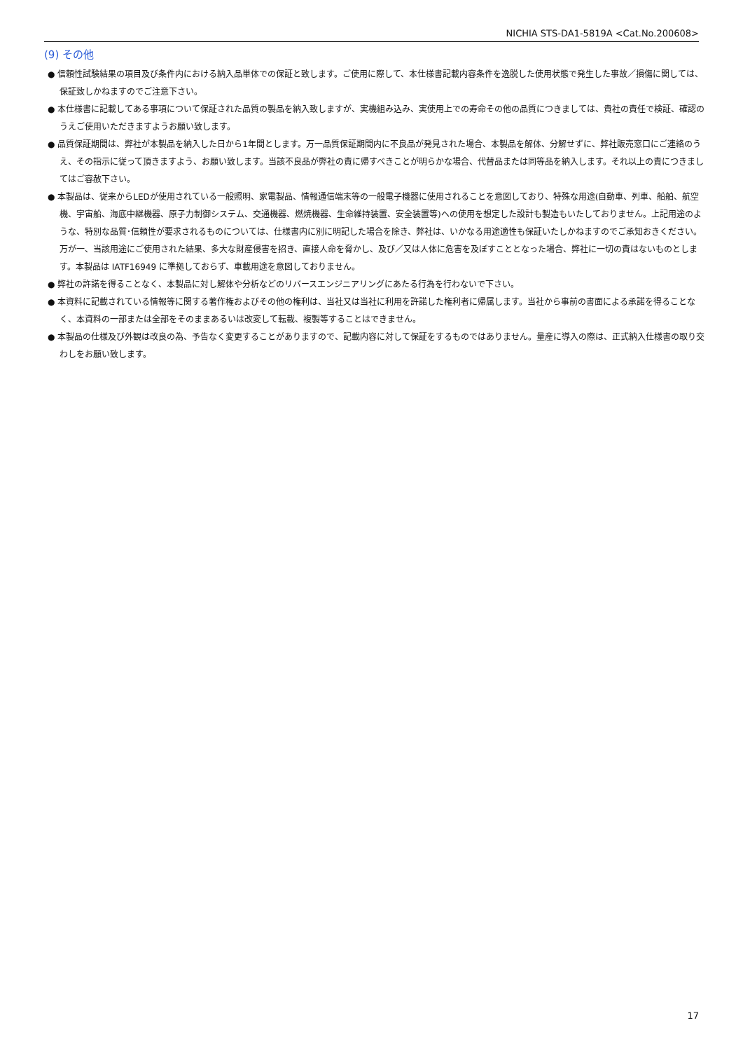NICHIA STS-DA1-5819A <Cat.No.200608>
(9) その他
● 信頼性試験結果の項目及び条件内における納入品単体での保証と致します。ご使用に際して、本仕様書記載内容条件を逸脱した使用状態で発生した事故／損傷に関しては、保証致しかねますのでご注意下さい。
● 本仕様書に記載してある事項について保証された品質の製品を納入致しますが、実機組み込み、実使用上での寿命その他の品質につきましては、貴社の責任で検証、確認のうえご使用いただきますようお願い致します。
● 品質保証期間は、弊社が本製品を納入した日から1年間とします。万一品質保証期間内に不良品が発見された場合、本製品を解体、分解せずに、弊社販売窓口にご連絡のうえ、その指示に従って頂きますよう、お願い致します。当該不良品が弊社の責に帰すべきことが明らかな場合、代替品または同等品を納入します。それ以上の責につきましてはご容赦下さい。
● 本製品は、従来からLEDが使用されている一般照明、家電製品、情報通信端末等の一般電子機器に使用されることを意図しており、特殊な用途(自動車、列車、船舶、航空機、宇宙船、海底中継機器、原子力制御システム、交通機器、燃焼機器、生命維持装置、安全装置等)への使用を想定した設計も製造もいたしておりません。上記用途のような、特別な品質･信頼性が要求されるものについては、仕様書内に別に明記した場合を除き、弊社は、いかなる用途適性も保証いたしかねますのでご承知おきください。万が一、当該用途にご使用された結果、多大な財産侵害を招き、直接人命を脅かし、及び／又は人体に危害を及ぼすこととなった場合、弊社に一切の責はないものとします。本製品は IATF16949 に準拠しておらず、車載用途を意図しておりません。
● 弊社の許諾を得ることなく、本製品に対し解体や分析などのリバースエンジニアリングにあたる行為を行わないで下さい。
● 本資料に記載されている情報等に関する著作権およびその他の権利は、当社又は当社に利用を許諾した権利者に帰属します。当社から事前の書面による承諾を得ることなく、本資料の一部または全部をそのままあるいは改変して転載、複製等することはできません。
● 本製品の仕様及び外観は改良の為、予告なく変更することがありますので、記載内容に対して保証をするものではありません。量産に導入の際は、正式納入仕様書の取り交わしをお願い致します。
17